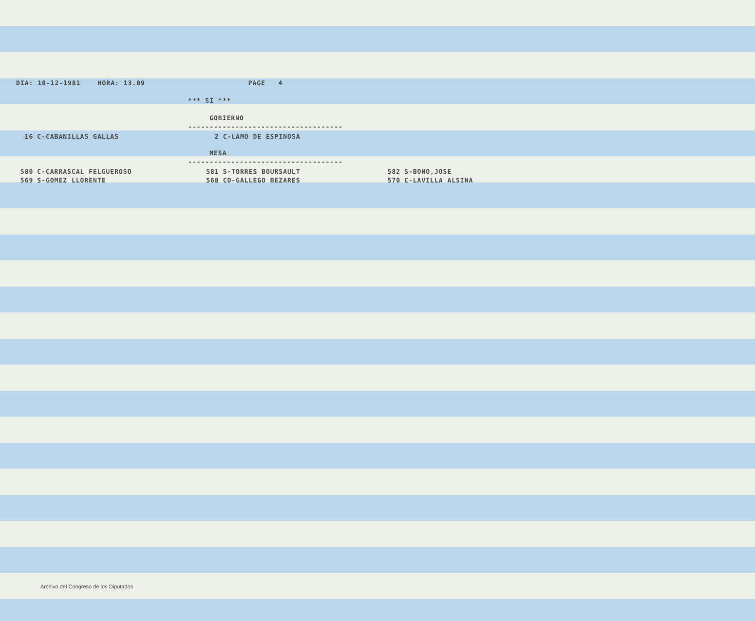DIA: 10-12-1981 HORA: 13.09 PAGE 4
*** SI ***
GOBIERNO
------------------------------------
| 16 | C-CABANILLAS GALLAS | 2 | C-LAMO DE ESPINOSA |
MESA
------------------------------------
| 580 | C-CARRASCAL FELGUEROSO | 581 | S-TORRES BOURSAULT | 582 | S-BONO,JOSE |
| 569 | S-GOMEZ LLORENTE | 568 | CO-GALLEGO BEZARES | 570 | C-LAVILLA ALSINA |
Archivo del Congreso de los Diputados